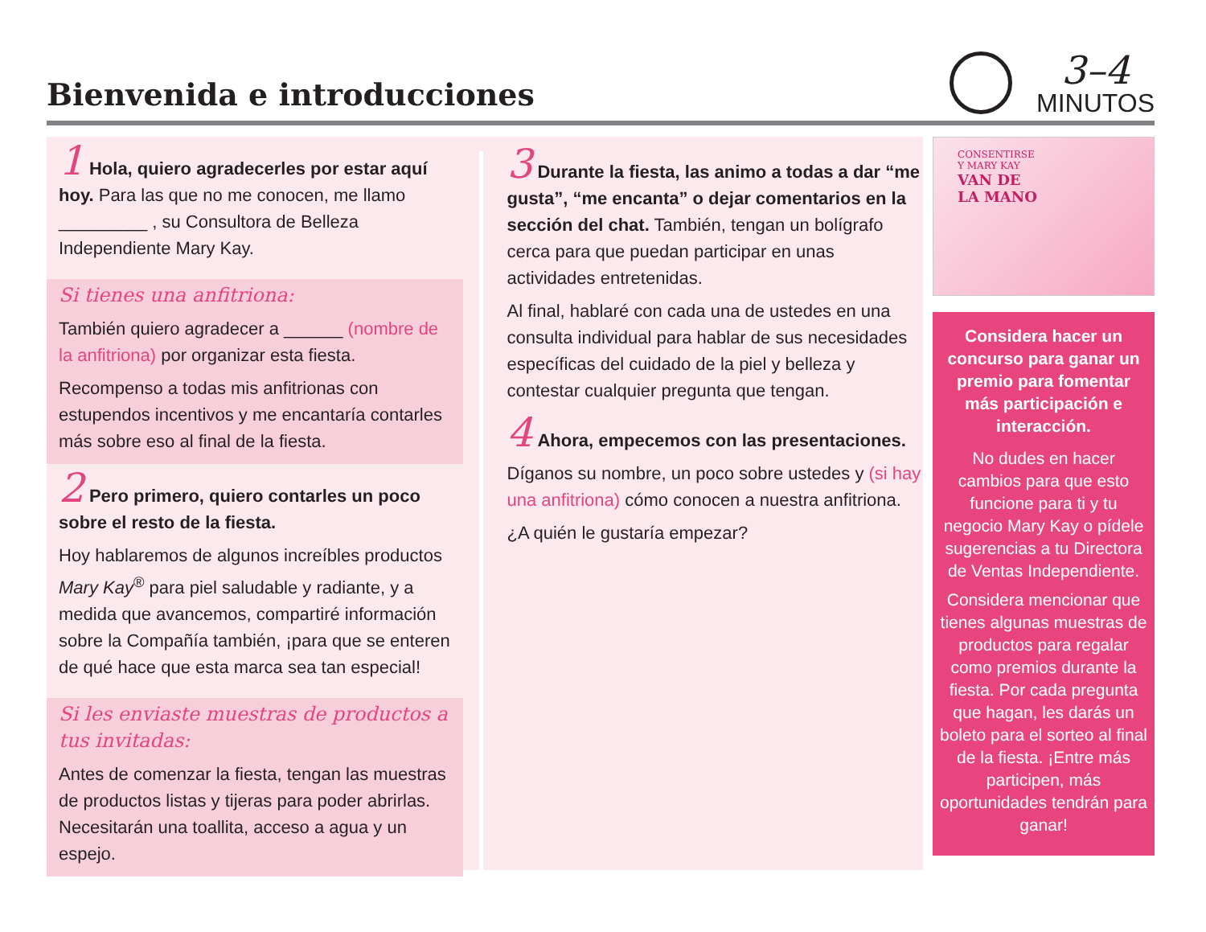Bienvenida e introducciones
3–4
MINUTOS
1 Hola, quiero agradecerles por estar aquí hoy. Para las que no me conocen, me llamo _________ , su Consultora de Belleza Independiente Mary Kay.
Si tienes una anfitriona:
También quiero agradecer a ______ (nombre de la anfitriona) por organizar esta fiesta.
Recompenso a todas mis anfitrionas con estupendos incentivos y me encantaría contarles más sobre eso al final de la fiesta.
2 Pero primero, quiero contarles un poco sobre el resto de la fiesta.
Hoy hablaremos de algunos increíbles productos Mary Kay<sup>®</sup> para piel saludable y radiante, y a medida que avancemos, compartiré información sobre la Compañía también, ¡para que se enteren de qué hace que esta marca sea tan especial!
Si les enviaste muestras de productos a tus invitadas:
Antes de comenzar la fiesta, tengan las muestras de productos listas y tijeras para poder abrirlas. Necesitarán una toallita, acceso a agua y un espejo.
3 Durante la fiesta, las animo a todas a dar “me gusta”, “me encanta” o dejar comentarios en la sección del chat. También, tengan un bolígrafo cerca para que puedan participar en unas actividades entretenidas.
Al final, hablaré con cada una de ustedes en una consulta individual para hablar de sus necesidades específicas del cuidado de la piel y belleza y contestar cualquier pregunta que tengan.
4 Ahora, empecemos con las presentaciones.
Díganos su nombre, un poco sobre ustedes y (si hay una anfitriona) cómo conocen a nuestra anfitriona.
¿A quién le gustaría empezar?
CONSENTIRSE
Y MARY KAY
VAN DE
LA MANO
Considera hacer un concurso para ganar un premio para fomentar más participación e interacción.
No dudes en hacer cambios para que esto funcione para ti y tu negocio Mary Kay o pídele sugerencias a tu Directora de Ventas Independiente.
Considera mencionar que tienes algunas muestras de productos para regalar como premios durante la fiesta. Por cada pregunta que hagan, les darás un boleto para el sorteo al final de la fiesta. ¡Entre más participen, más oportunidades tendrán para ganar!